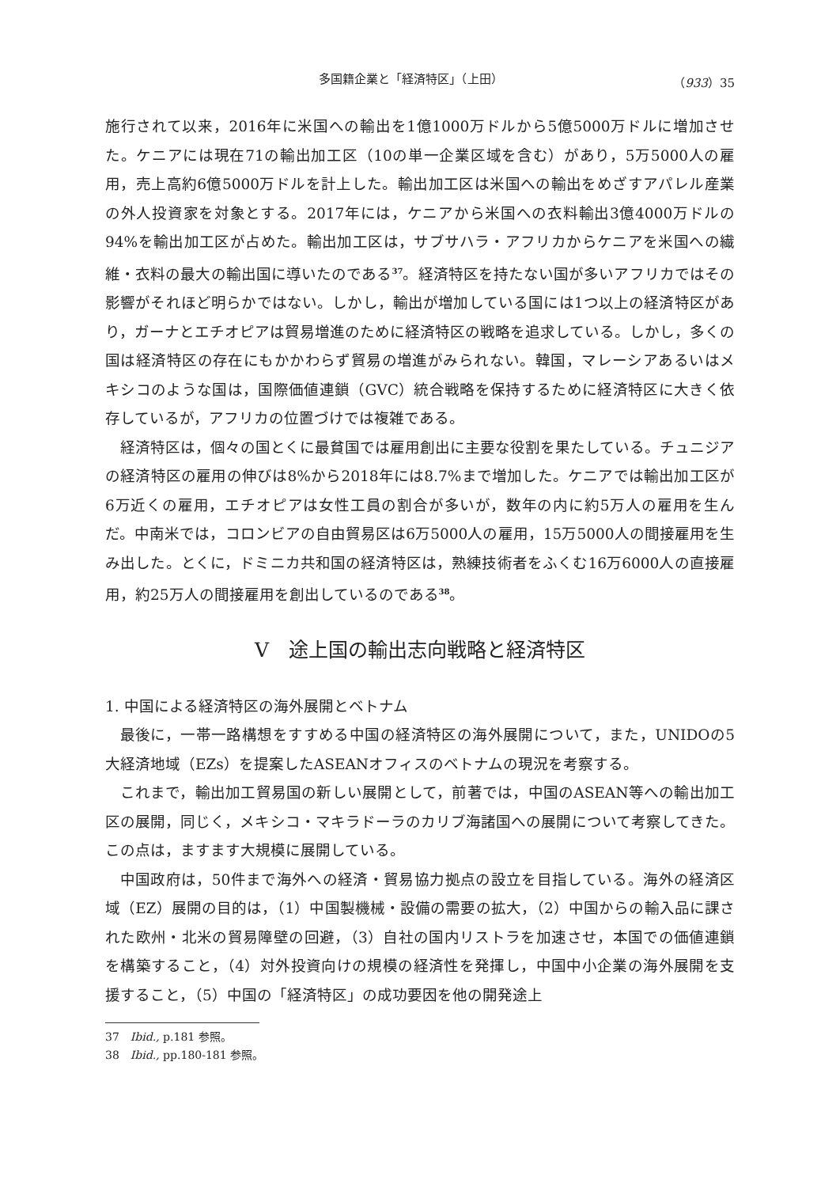多国籍企業と「経済特区」（上田） （933）35
施行されて以来，2016年に米国への輸出を1億1000万ドルから5億5000万ドルに増加させた。ケニアには現在71の輸出加工区（10の単一企業区域を含む）があり，5万5000人の雇用，売上高約6億5000万ドルを計上した。輸出加工区は米国への輸出をめざすアパレル産業の外人投資家を対象とする。2017年には，ケニアから米国への衣料輸出3億4000万ドルの94%を輸出加工区が占めた。輸出加工区は，サブサハラ・アフリカからケニアを米国への繊維・衣料の最大の輸出国に導いたのである<sup>37</sup>。経済特区を持たない国が多いアフリカではその影響がそれほど明らかではない。しかし，輸出が増加している国には1つ以上の経済特区があり，ガーナとエチオピアは貿易増進のために経済特区の戦略を追求している。しかし，多くの国は経済特区の存在にもかかわらず貿易の増進がみられない。韓国，マレーシアあるいはメキシコのような国は，国際価値連鎖（GVC）統合戦略を保持するために経済特区に大きく依存しているが，アフリカの位置づけでは複雑である。
経済特区は，個々の国とくに最貧国では雇用創出に主要な役割を果たしている。チュニジアの経済特区の雇用の伸びは8%から2018年には8.7%まで増加した。ケニアでは輸出加工区が6万近くの雇用，エチオピアは女性工員の割合が多いが，数年の内に約5万人の雇用を生んだ。中南米では，コロンビアの自由貿易区は6万5000人の雇用，15万5000人の間接雇用を生み出した。とくに，ドミニカ共和国の経済特区は，熟練技術者をふくむ16万6000人の直接雇用，約25万人の間接雇用を創出しているのである<sup>38</sup>。
Ⅴ　途上国の輸出志向戦略と経済特区
1. 中国による経済特区の海外展開とベトナム
最後に，一帯一路構想をすすめる中国の経済特区の海外展開について，また，UNIDOの5大経済地域（EZs）を提案したASEANオフィスのベトナムの現況を考察する。
これまで，輸出加工貿易国の新しい展開として，前著では，中国のASEAN等への輸出加工区の展開，同じく，メキシコ・マキラドーラのカリブ海諸国への展開について考察してきた。この点は，ますます大規模に展開している。
中国政府は，50件まで海外への経済・貿易協力拠点の設立を目指している。海外の経済区域（EZ）展開の目的は，（1）中国製機械・設備の需要の拡大，（2）中国からの輸入品に課された欧州・北米の貿易障壁の回避，（3）自社の国内リストラを加速させ，本国での価値連鎖を構築すること，（4）対外投資向けの規模の経済性を発揮し，中国中小企業の海外展開を支援すること，（5）中国の「経済特区」の成功要因を他の開発途上
37　Ibid., p.181 参照。
38　Ibid., pp.180-181 参照。